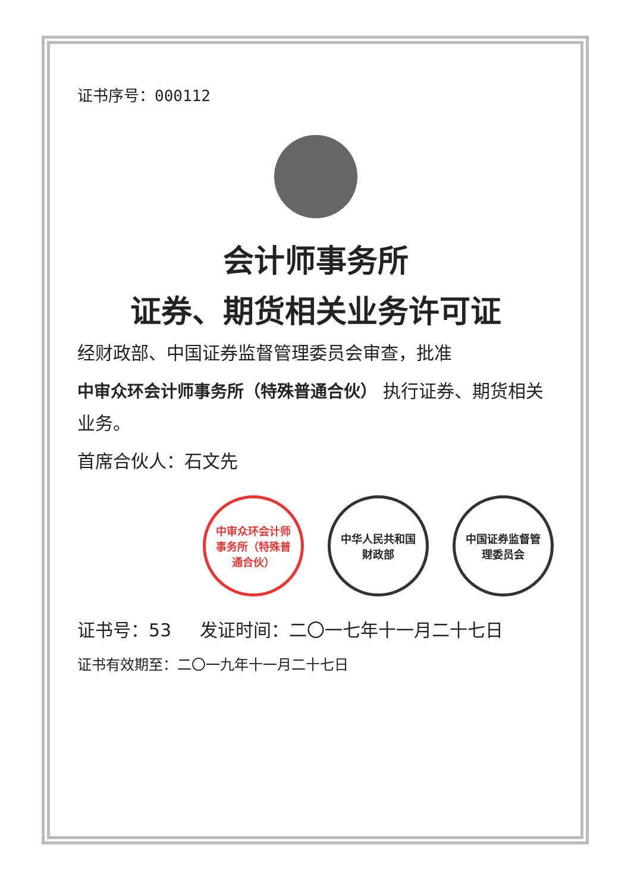证书序号：000112
会计师事务所
证券、期货相关业务许可证
经财政部、中国证券监督管理委员会审查，批准
中审众环会计师事务所（特殊普通合伙） 执行证券、期货相关业务。
首席合伙人：石文先
中审众环会计师事务所（特殊普通合伙）
中华人民共和国财政部
中国证券监督管理委员会
证书号：53 发证时间：二〇一七年十一月二十七日
证书有效期至：二〇一九年十一月二十七日